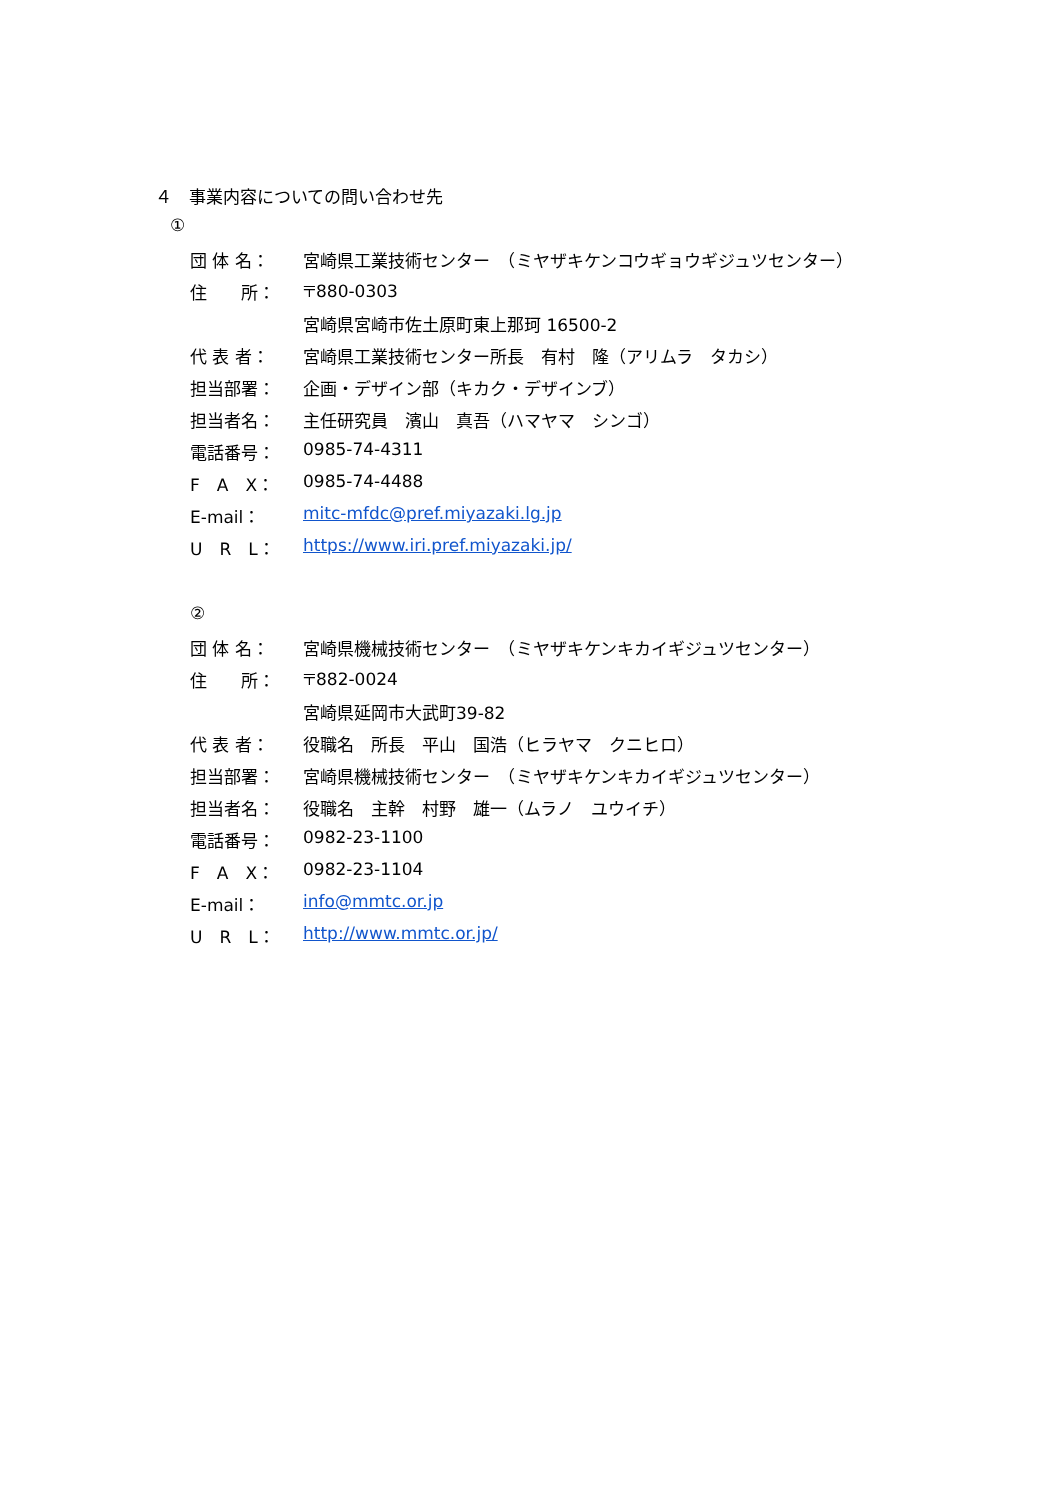４　事業内容についての問い合わせ先
①
団 体 名： 宮崎県工業技術センター　（ミヤザキケンコウギョウギジュツセンター）
住　　所： 〒880-0303
宮崎県宮崎市佐土原町東上那珂 16500-2
代 表 者： 宮崎県工業技術センター所長　有村　隆（アリムラ　タカシ）
担当部署： 企画・デザイン部（キカク・デザインブ）
担当者名： 主任研究員　濱山　真吾（ハマヤマ　シンゴ）
電話番号： 0985-74-4311
F　A　X： 0985-74-4488
E-mail： mitc-mfdc@pref.miyazaki.lg.jp
U　R　L： https://www.iri.pref.miyazaki.jp/
②
団 体 名： 宮崎県機械技術センター　（ミヤザキケンキカイギジュツセンター）
住　　所： 〒882-0024
宮崎県延岡市大武町39-82
代 表 者： 役職名　所長　平山　国浩（ヒラヤマ　クニヒロ）
担当部署： 宮崎県機械技術センター　（ミヤザキケンキカイギジュツセンター）
担当者名： 役職名　主幹　村野　雄一（ムラノ　ユウイチ）
電話番号： 0982-23-1100
F　A　X： 0982-23-1104
E-mail： info@mmtc.or.jp
U　R　L： http://www.mmtc.or.jp/